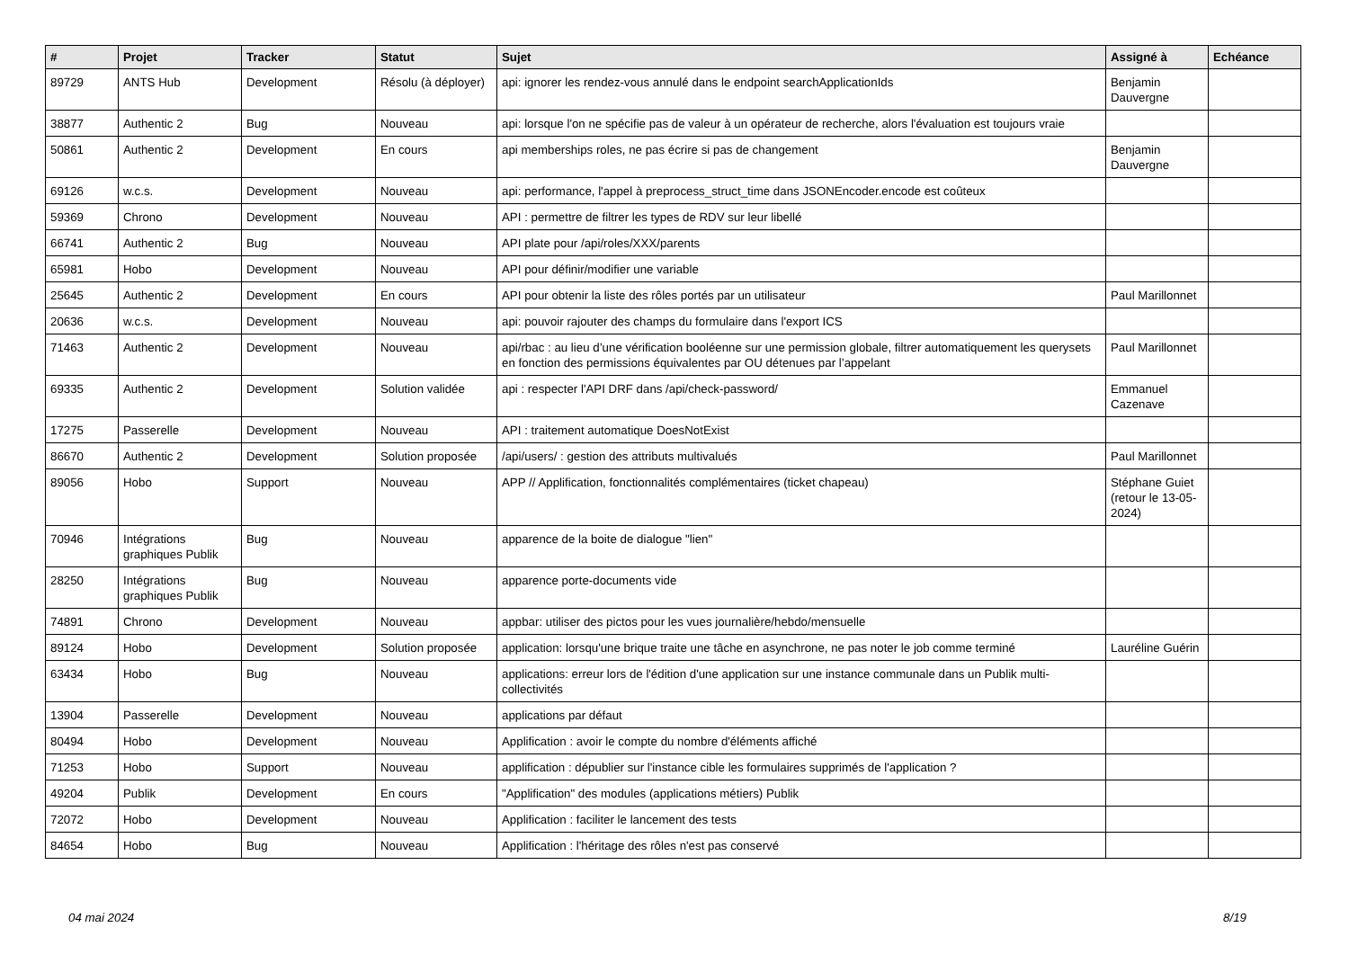| # | Projet | Tracker | Statut | Sujet | Assigné à | Echéance |
| --- | --- | --- | --- | --- | --- | --- |
| 89729 | ANTS Hub | Development | Résolu (à déployer) | api: ignorer les rendez-vous annulé dans le endpoint searchApplicationIds | Benjamin Dauvergne | |
| 38877 | Authentic 2 | Bug | Nouveau | api: lorsque l'on ne spécifie pas de valeur à un opérateur de recherche, alors l'évaluation est toujours vraie | | |
| 50861 | Authentic 2 | Development | En cours | api memberships roles, ne pas écrire si pas de changement | Benjamin Dauvergne | |
| 69126 | w.c.s. | Development | Nouveau | api: performance, l'appel à preprocess_struct_time dans JSONEncoder.encode est coûteux | | |
| 59369 | Chrono | Development | Nouveau | API : permettre de filtrer les types de RDV sur leur libellé | | |
| 66741 | Authentic 2 | Bug | Nouveau | API plate pour /api/roles/XXX/parents | | |
| 65981 | Hobo | Development | Nouveau | API pour définir/modifier une variable | | |
| 25645 | Authentic 2 | Development | En cours | API pour obtenir la liste des rôles portés par un utilisateur | Paul Marillonnet | |
| 20636 | w.c.s. | Development | Nouveau | api: pouvoir rajouter des champs du formulaire dans l'export ICS | | |
| 71463 | Authentic 2 | Development | Nouveau | api/rbac : au lieu d’une vérification booléenne sur une permission globale, filtrer automatiquement les querysets en fonction des permissions équivalentes par OU détenues par l’appelant | Paul Marillonnet | |
| 69335 | Authentic 2 | Development | Solution validée | api : respecter l'API DRF dans /api/check-password/ | Emmanuel Cazenave | |
| 17275 | Passerelle | Development | Nouveau | API : traitement automatique DoesNotExist | | |
| 86670 | Authentic 2 | Development | Solution proposée | /api/users/ : gestion des attributs multivalués | Paul Marillonnet | |
| 89056 | Hobo | Support | Nouveau | APP // Applification, fonctionnalités complémentaires (ticket chapeau) | Stéphane Guiet (retour le 13-05-2024) | |
| 70946 | Intégrations graphiques Publik | Bug | Nouveau | apparence de la boite de dialogue "lien" | | |
| 28250 | Intégrations graphiques Publik | Bug | Nouveau | apparence porte-documents vide | | |
| 74891 | Chrono | Development | Nouveau | appbar: utiliser des pictos pour les vues journalière/hebdo/mensuelle | | |
| 89124 | Hobo | Development | Solution proposée | application: lorsqu'une brique traite une tâche en asynchrone, ne pas noter le job comme terminé | Lauréline Guérin | |
| 63434 | Hobo | Bug | Nouveau | applications: erreur lors de l'édition d'une application sur une instance communale dans un Publik multi-collectivités | | |
| 13904 | Passerelle | Development | Nouveau | applications par défaut | | |
| 80494 | Hobo | Development | Nouveau | Applification : avoir le compte du nombre d'éléments affiché | | |
| 71253 | Hobo | Support | Nouveau | applification : dépublier sur l'instance cible les formulaires supprimés de l'application ? | | |
| 49204 | Publik | Development | En cours | "Applification" des modules (applications métiers) Publik | | |
| 72072 | Hobo | Development | Nouveau | Applification : faciliter le lancement des tests | | |
| 84654 | Hobo | Bug | Nouveau | Applification : l'héritage des rôles n'est pas conservé | | |
04 mai 2024 8/19